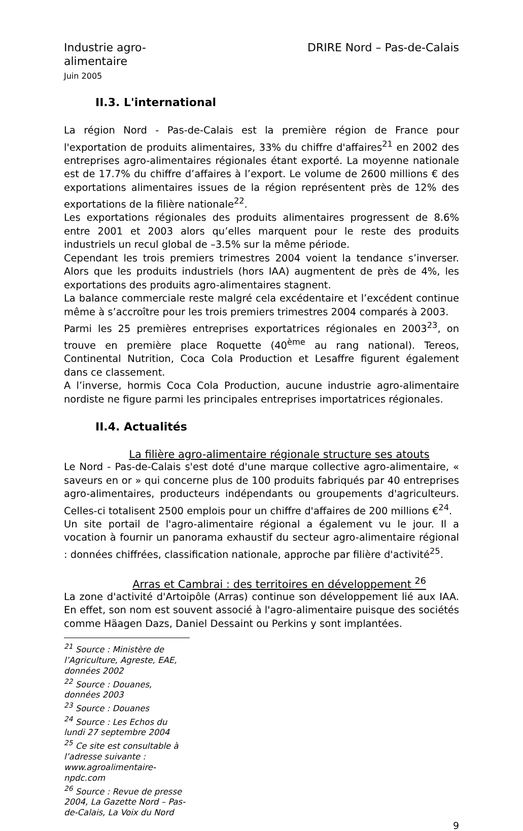Industrie agro-
alimentaire
Juin 2005
DRIRE Nord – Pas-de-Calais
II.3. L'international
La région Nord - Pas-de-Calais est la première région de France pour l'exportation de produits alimentaires, 33% du chiffre d'affaires<sup>21</sup> en 2002 des entreprises agro-alimentaires régionales étant exporté. La moyenne nationale est de 17.7% du chiffre d’affaires à l’export. Le volume de 2600 millions € des exportations alimentaires issues de la région représentent près de 12% des exportations de la filière nationale<sup>22</sup>.
Les exportations régionales des produits alimentaires progressent de 8.6% entre 2001 et 2003 alors qu’elles marquent pour le reste des produits industriels un recul global de –3.5% sur la même période.
Cependant les trois premiers trimestres 2004 voient la tendance s’inverser. Alors que les produits industriels (hors IAA) augmentent de près de 4%, les exportations des produits agro-alimentaires stagnent.
La balance commerciale reste malgré cela excédentaire et l’excédent continue même à s’accroître pour les trois premiers trimestres 2004 comparés à 2003.
Parmi les 25 premières entreprises exportatrices régionales en 2003<sup>23</sup>, on trouve en première place Roquette (40<sup>ème</sup> au rang national). Tereos, Continental Nutrition, Coca Cola Production et Lesaffre figurent également dans ce classement.
A l’inverse, hormis Coca Cola Production, aucune industrie agro-alimentaire nordiste ne figure parmi les principales entreprises importatrices régionales.
II.4. Actualités
La filière agro-alimentaire régionale structure ses atouts
Le Nord - Pas-de-Calais s'est doté d'une marque collective agro-alimentaire, « saveurs en or » qui concerne plus de 100 produits fabriqués par 40 entreprises agro-alimentaires, producteurs indépendants ou groupements d'agriculteurs. Celles-ci totalisent 2500 emplois pour un chiffre d'affaires de 200 millions €<sup>24</sup>.
Un site portail de l'agro-alimentaire régional a également vu le jour. Il a vocation à fournir un panorama exhaustif du secteur agro-alimentaire régional : données chiffrées, classification nationale, approche par filière d'activité<sup>25</sup>.
Arras et Cambrai : des territoires en développement <sup>26</sup>
La zone d'activité d'Artoipôle (Arras) continue son développement lié aux IAA. En effet, son nom est souvent associé à l'agro-alimentaire puisque des sociétés comme Häagen Dazs, Daniel Dessaint ou Perkins y sont implantées.
<sup>21</sup> Source : Ministère de l’Agriculture, Agreste, EAE, données 2002
<sup>22</sup> Source : Douanes, données 2003
<sup>23</sup> Source : Douanes
<sup>24</sup> Source : Les Echos du lundi 27 septembre 2004
<sup>25</sup> Ce site est consultable à l’adresse suivante : www.agroalimentaire-npdc.com
<sup>26</sup> Source : Revue de presse 2004, La Gazette Nord – Pas-de-Calais, La Voix du Nord
9